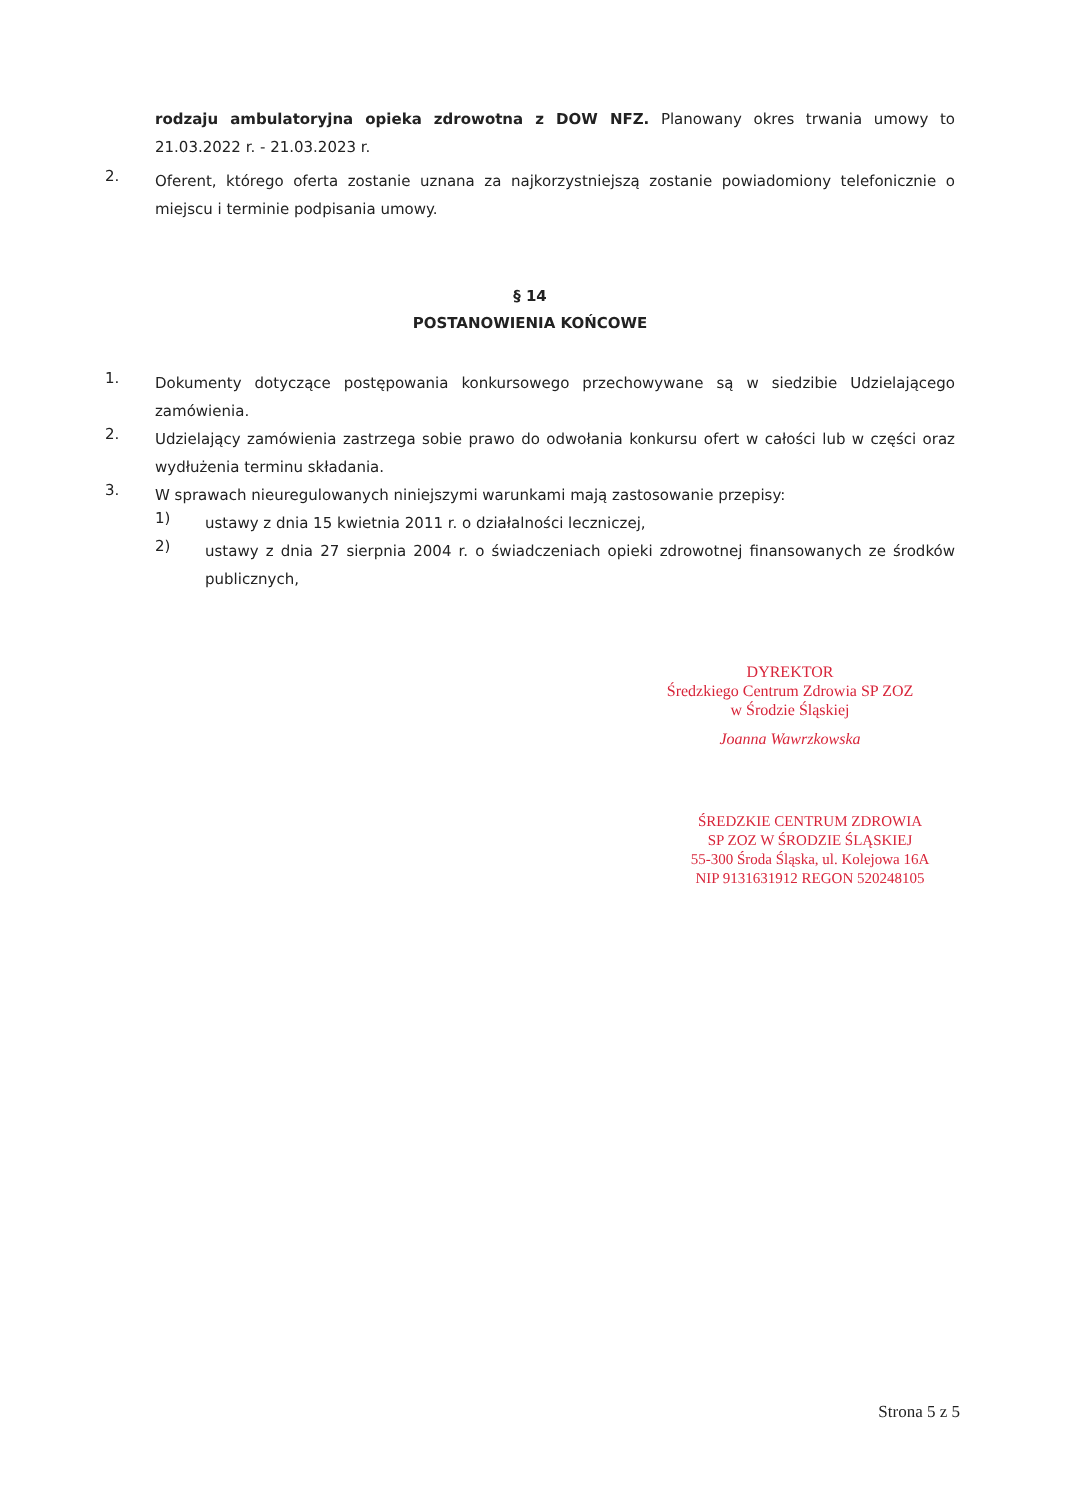rodzaju ambulatoryjna opieka zdrowotna z DOW NFZ. Planowany okres trwania umowy to 21.03.2022 r. - 21.03.2023 r.
2.
Oferent, którego oferta zostanie uznana za najkorzystniejszą zostanie powiadomiony telefonicznie o miejscu i terminie podpisania umowy.
§ 14
POSTANOWIENIA KOŃCOWE
1.
Dokumenty dotyczące postępowania konkursowego przechowywane są w siedzibie Udzielającego zamówienia.
2.
Udzielający zamówienia zastrzega sobie prawo do odwołania konkursu ofert w całości lub w części oraz wydłużenia terminu składania.
3.
W sprawach nieuregulowanych niniejszymi warunkami mają zastosowanie przepisy:
1)
ustawy z dnia 15 kwietnia 2011 r. o działalności leczniczej,
2)
ustawy z dnia 27 sierpnia 2004 r. o świadczeniach opieki zdrowotnej finansowanych ze środków publicznych,
DYREKTOR
Średzkiego Centrum Zdrowia SP ZOZ
w Środzie Śląskiej
Joanna Wawrzkowska
ŚREDZKIE CENTRUM ZDROWIA
SP ZOZ W ŚRODZIE ŚLĄSKIEJ
55-300 Środa Śląska, ul. Kolejowa 16A
NIP 9131631912 REGON 520248105
Strona 5 z 5